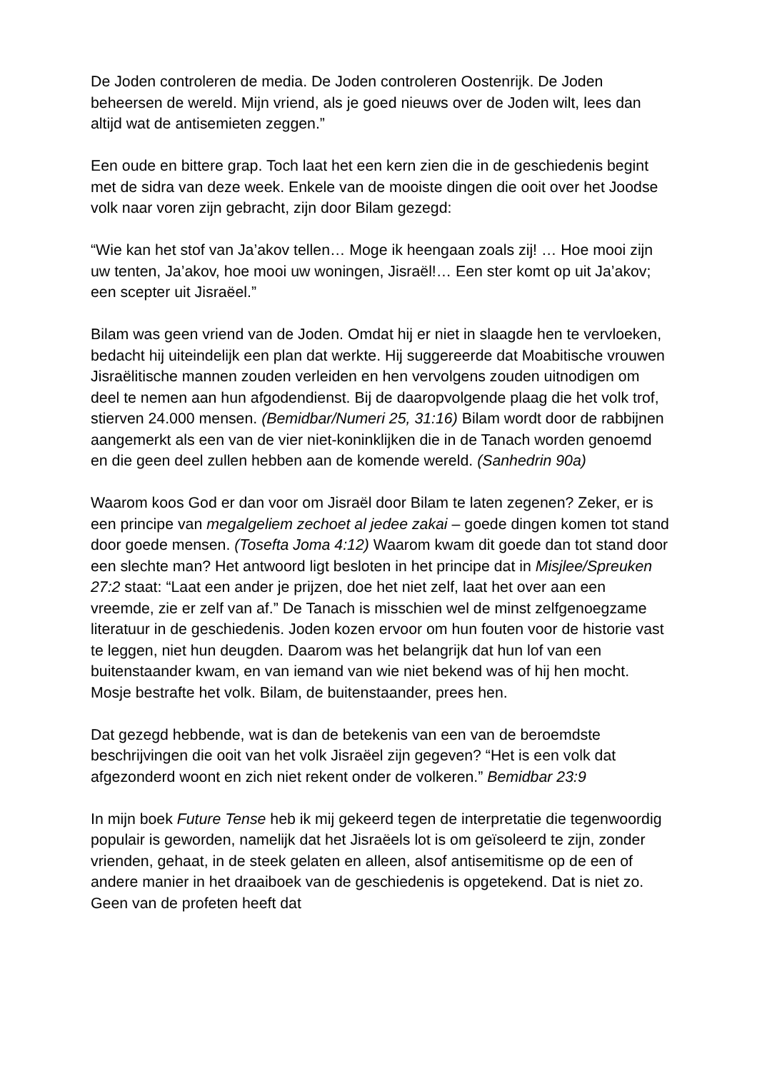De Joden controleren de media. De Joden controleren Oostenrijk. De Joden beheersen de wereld. Mijn vriend, als je goed nieuws over de Joden wilt, lees dan altijd wat de antisemieten zeggen.”
Een oude en bittere grap. Toch laat het een kern zien die in de geschiedenis begint met de sidra van deze week. Enkele van de mooiste dingen die ooit over het Joodse volk naar voren zijn gebracht, zijn door Bilam gezegd:
“Wie kan het stof van Ja’akov tellen… Moge ik heengaan zoals zij! … Hoe mooi zijn uw tenten, Ja’akov, hoe mooi uw woningen, Jisraël!… Een ster komt op uit Ja’akov; een scepter uit Jisraëel.”
Bilam was geen vriend van de Joden. Omdat hij er niet in slaagde hen te vervloeken, bedacht hij uiteindelijk een plan dat werkte. Hij suggereerde dat Moabitische vrouwen Jisraëlitische mannen zouden verleiden en hen vervolgens zouden uitnodigen om deel te nemen aan hun afgodendienst. Bij de daaropvolgende plaag die het volk trof, stierven 24.000 mensen. (Bemidbar/Numeri 25, 31:16) Bilam wordt door de rabbijnen aangemerkt als een van de vier niet-koninklijken die in de Tanach worden genoemd en die geen deel zullen hebben aan de komende wereld. (Sanhedrin 90a)
Waarom koos God er dan voor om Jisraël door Bilam te laten zegenen? Zeker, er is een principe van megalgeliem zechoet al jedee zakai – goede dingen komen tot stand door goede mensen. (Tosefta Joma 4:12) Waarom kwam dit goede dan tot stand door een slechte man? Het antwoord ligt besloten in het principe dat in Misjlee/Spreuken 27:2 staat: “Laat een ander je prijzen, doe het niet zelf, laat het over aan een vreemde, zie er zelf van af.” De Tanach is misschien wel de minst zelfgenoegzame literatuur in de geschiedenis. Joden kozen ervoor om hun fouten voor de historie vast te leggen, niet hun deugden. Daarom was het belangrijk dat hun lof van een buitenstaander kwam, en van iemand van wie niet bekend was of hij hen mocht. Mosje bestrafte het volk. Bilam, de buitenstaander, prees hen.
Dat gezegd hebbende, wat is dan de betekenis van een van de beroemdste beschrijvingen die ooit van het volk Jisraëel zijn gegeven? “Het is een volk dat afgezonderd woont en zich niet rekent onder de volkeren.” Bemidbar 23:9
In mijn boek Future Tense heb ik mij gekeerd tegen de interpretatie die tegenwoordig populair is geworden, namelijk dat het Jisraëels lot is om geïsoleerd te zijn, zonder vrienden, gehaat, in de steek gelaten en alleen, alsof antisemitisme op de een of andere manier in het draaiboek van de geschiedenis is opgetekend. Dat is niet zo. Geen van de profeten heeft dat